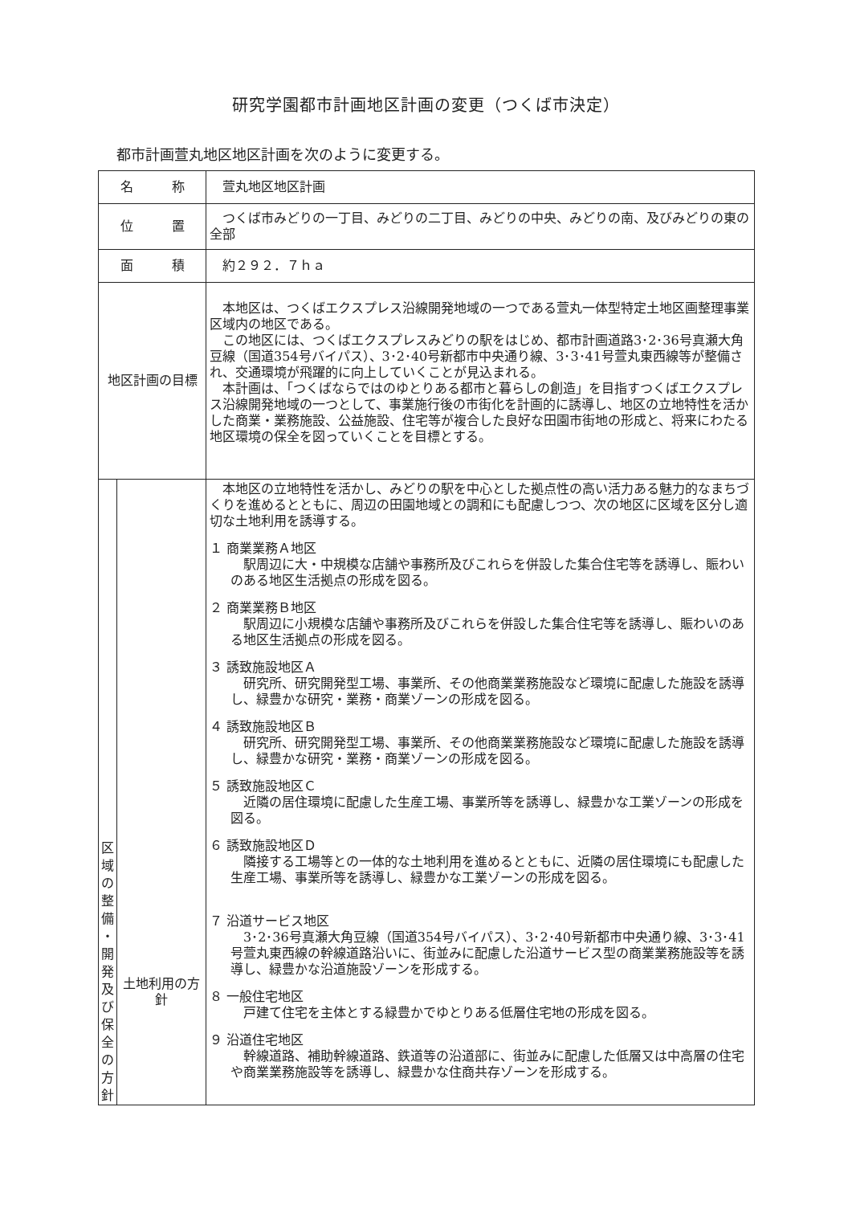研究学園都市計画地区計画の変更（つくば市決定）
都市計画萱丸地区地区計画を次のように変更する。
| 名 称 | | 萱丸地区地区計画 |
| 位 置 | | つくば市みどりの一丁目、みどりの二丁目、みどりの中央、みどりの南、及びみどりの東の全部 |
| 面 積 | | 約２９２．７ｈａ |
| 地区計画の目標 | | 本地区は、つくばエクスプレス沿線開発地域の一つである萱丸一体型特定土地区画整理事業区域内の地区である。 この地区には、つくばエクスプレスみどりの駅をはじめ、都市計画道路3･2･36号真瀬大角豆線（国道354号バイパス）、3･2･40号新都市中央通り線、3･3･41号萱丸東西線等が整備され、交通環境が飛躍的に向上していくことが見込まれる。 本計画は、「つくばならではのゆとりある都市と暮らしの創造」を目指すつくばエクスプレス沿線開発地域の一つとして、事業施行後の市街化を計画的に誘導し、地区の立地特性を活かした商業・業務施設、公益施設、住宅等が複合した良好な田園市街地の形成と、将来にわたる地区環境の保全を図っていくことを目標とする。 |
| 区 域 の 整 備 ・ 開 発 及 び 保 全 の 方 針 | 土地利用の方 針 | 本地区の立地特性を活かし、みどりの駅を中心とした拠点性の高い活力ある魅力的なまちづくりを進めるとともに、周辺の田園地域との調和にも配慮しつつ、次の地区に区域を区分し適切な土地利用を誘導する。 １ 商業業務Ａ地区 駅周辺に大・中規模な店舗や事務所及びこれらを併設した集合住宅等を誘導し、賑わいのある地区生活拠点の形成を図る。 ２ 商業業務Ｂ地区 駅周辺に小規模な店舗や事務所及びこれらを併設した集合住宅等を誘導し、賑わいのある地区生活拠点の形成を図る。 ３ 誘致施設地区Ａ 研究所、研究開発型工場、事業所、その他商業業務施設など環境に配慮した施設を誘導し、緑豊かな研究・業務・商業ゾーンの形成を図る。 ４ 誘致施設地区Ｂ 研究所、研究開発型工場、事業所、その他商業業務施設など環境に配慮した施設を誘導し、緑豊かな研究・業務・商業ゾーンの形成を図る。 ５ 誘致施設地区Ｃ 近隣の居住環境に配慮した生産工場、事業所等を誘導し、緑豊かな工業ゾーンの形成を図る。 ６ 誘致施設地区Ｄ 隣接する工場等との一体的な土地利用を進めるとともに、近隣の居住環境にも配慮した生産工場、事業所等を誘導し、緑豊かな工業ゾーンの形成を図る。 ７ 沿道サービス地区 3･2･36号真瀬大角豆線（国道354号バイパス）、3･2･40号新都市中央通り線、3･3･41号萱丸東西線の幹線道路沿いに、街並みに配慮した沿道サービス型の商業業務施設等を誘導し、緑豊かな沿道施設ゾーンを形成する。 ８ 一般住宅地区 戸建て住宅を主体とする緑豊かでゆとりある低層住宅地の形成を図る。 ９ 沿道住宅地区 幹線道路、補助幹線道路、鉄道等の沿道部に、街並みに配慮した低層又は中高層の住宅や商業業務施設等を誘導し、緑豊かな住商共存ゾーンを形成する。 |